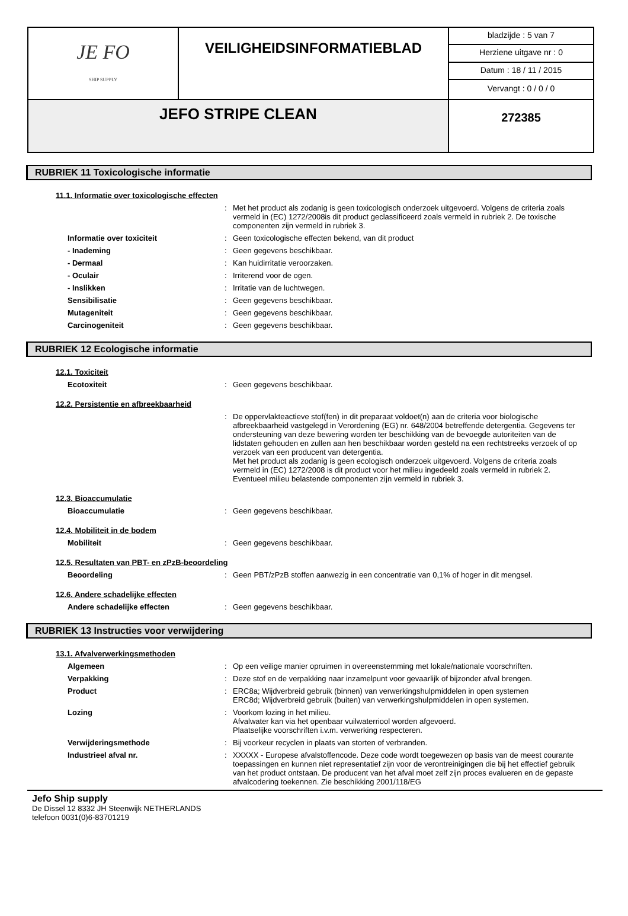| JE FO SHIP SUPPLY | VEILIGHEIDSINFORMATIEBLAD | bladzijde : 5 van 7 |
| | | Herziene uitgave nr : 0 |
| | | Datum : 18 / 11 / 2015 |
| | | Vervangt : 0 / 0 / 0 |
| JEFO STRIPE CLEAN | | 272385 |
RUBRIEK 11 Toxicologische informatie
11.1. Informatie over toxicologische effecten
:
Met het product als zodanig is geen toxicologisch onderzoek uitgevoerd. Volgens de criteria zoals vermeld in (EC) 1272/2008is dit product geclassificeerd zoals vermeld in rubriek 2. De toxische componenten zijn vermeld in rubriek 3.
Informatie over toxiciteit :
Geen toxicologische effecten bekend, van dit product
- Inademing :
Geen gegevens beschikbaar.
- Dermaal :
Kan huidirritatie veroorzaken.
- Oculair :
Irriterend voor de ogen.
- Inslikken :
Irritatie van de luchtwegen.
Sensibilisatie :
Geen gegevens beschikbaar.
Mutageniteit :
Geen gegevens beschikbaar.
Carcinogeniteit :
Geen gegevens beschikbaar.
RUBRIEK 12 Ecologische informatie
12.1. Toxiciteit
Ecotoxiteit :
Geen gegevens beschikbaar.
12.2. Persistentie en afbreekbaarheid
:
De oppervlakteactieve stof(fen) in dit preparaat voldoet(n) aan de criteria voor biologische afbreekbaarheid vastgelegd in Verordening (EG) nr. 648/2004 betreffende detergentia. Gegevens ter ondersteuning van deze bewering worden ter beschikking van de bevoegde autoriteiten van de lidstaten gehouden en zullen aan hen beschikbaar worden gesteld na een rechtstreeks verzoek of op verzoek van een producent van detergentia.
Met het product als zodanig is geen ecologisch onderzoek uitgevoerd. Volgens de criteria zoals vermeld in (EC) 1272/2008 is dit product voor het milieu ingedeeld zoals vermeld in rubriek 2. Eventueel milieu belastende componenten zijn vermeld in rubriek 3.
12.3. Bioaccumulatie
Bioaccumulatie :
Geen gegevens beschikbaar.
12.4. Mobiliteit in de bodem
Mobiliteit :
Geen gegevens beschikbaar.
12.5. Resultaten van PBT- en zPzB-beoordeling
Beoordeling :
Geen PBT/zPzB stoffen aanwezig in een concentratie van 0,1% of hoger in dit mengsel.
12.6. Andere schadelijke effecten
Andere schadelijke effecten :
Geen gegevens beschikbaar.
RUBRIEK 13 Instructies voor verwijdering
13.1. Afvalverwerkingsmethoden
Algemeen :
Op een veilige manier opruimen in overeenstemming met lokale/nationale voorschriften.
Verpakking :
Deze stof en de verpakking naar inzamelpunt voor gevaarlijk of bijzonder afval brengen.
Product :
ERC8a; Wijdverbreid gebruik (binnen) van verwerkingshulpmiddelen in open systemen
ERC8d; Wijdverbreid gebruik (buiten) van verwerkingshulpmiddelen in open systemen.
Lozing :
Voorkom lozing in het milieu.
Afvalwater kan via het openbaar vuilwaterriool worden afgevoerd.
Plaatselijke voorschriften i.v.m. verwerking respecteren.
Verwijderingsmethode :
Bij voorkeur recyclen in plaats van storten of verbranden.
Industrieel afval nr. :
XXXXX - Europese afvalstoffencode. Deze code wordt toegewezen op basis van de meest courante toepassingen en kunnen niet representatief zijn voor de verontreinigingen die bij het effectief gebruik van het product ontstaan. De producent van het afval moet zelf zijn proces evalueren en de gepaste afvalcodering toekennen. Zie beschikking 2001/118/EG
Jefo Ship supply
De Dissel 12 8332 JH Steenwijk NETHERLANDS
telefoon 0031(0)6-83701219